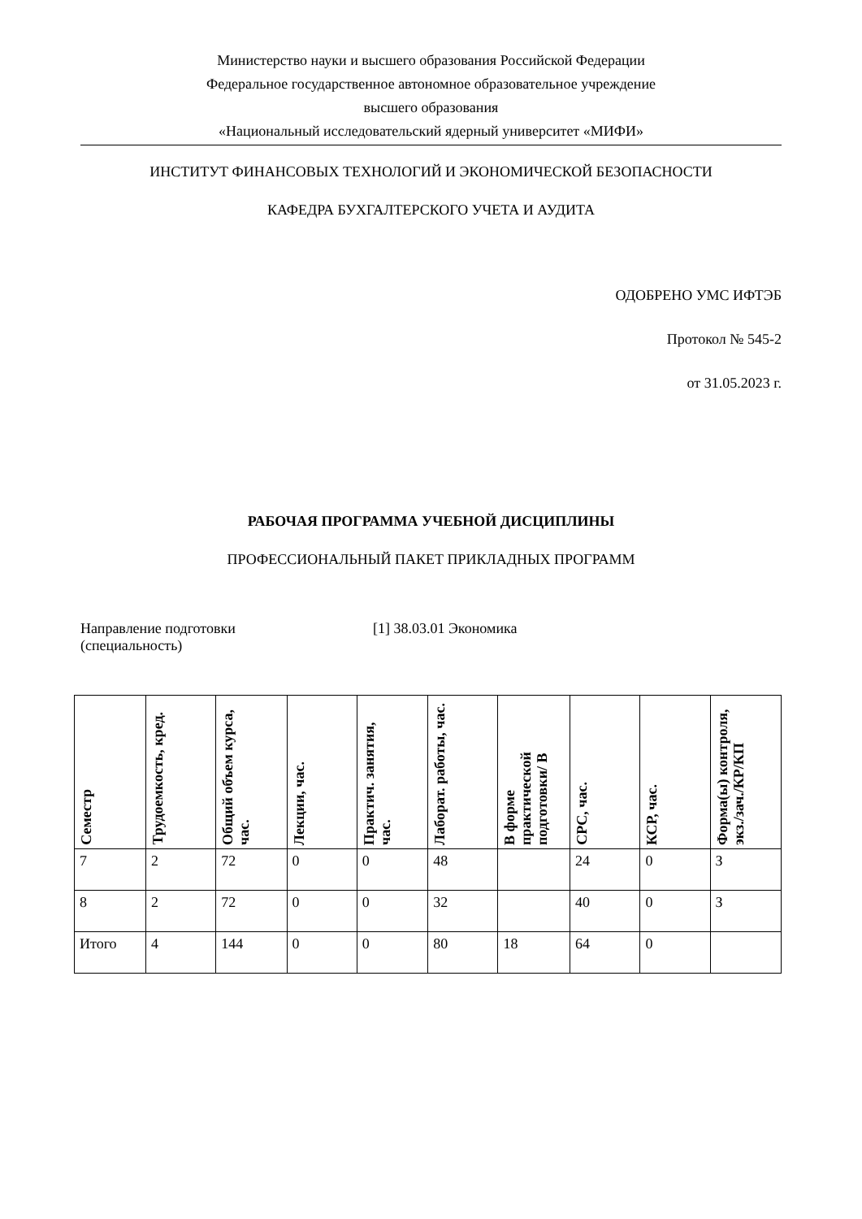Министерство науки и высшего образования Российской Федерации
Федеральное государственное автономное образовательное учреждение
высшего образования
«Национальный исследовательский ядерный университет «МИФИ»
ИНСТИТУТ ФИНАНСОВЫХ ТЕХНОЛОГИЙ И ЭКОНОМИЧЕСКОЙ БЕЗОПАСНОСТИ
КАФЕДРА БУХГАЛТЕРСКОГО УЧЕТА И АУДИТА
ОДОБРЕНО УМС ИФТЭБ
Протокол № 545-2
от 31.05.2023 г.
РАБОЧАЯ ПРОГРАММА УЧЕБНОЙ ДИСЦИПЛИНЫ
ПРОФЕССИОНАЛЬНЫЙ ПАКЕТ ПРИКЛАДНЫХ ПРОГРАММ
Направление подготовки
(специальность)
[1] 38.03.01 Экономика
| Семестр | Трудоемкость, кред. | Общий объем курса, час. | Лекции, час. | Практич. занятия, час. | Лаборат. работы, час. | В форме практической подготовки/ В | СРС, час. | КСР, час. | Форма(ы) контроля, экз./зач./КР/КП |
| --- | --- | --- | --- | --- | --- | --- | --- | --- | --- |
| 7 | 2 | 72 | 0 | 0 | 48 | | 24 | 0 | З |
| 8 | 2 | 72 | 0 | 0 | 32 | | 40 | 0 | З |
| Итого | 4 | 144 | 0 | 0 | 80 | 18 | 64 | 0 | |